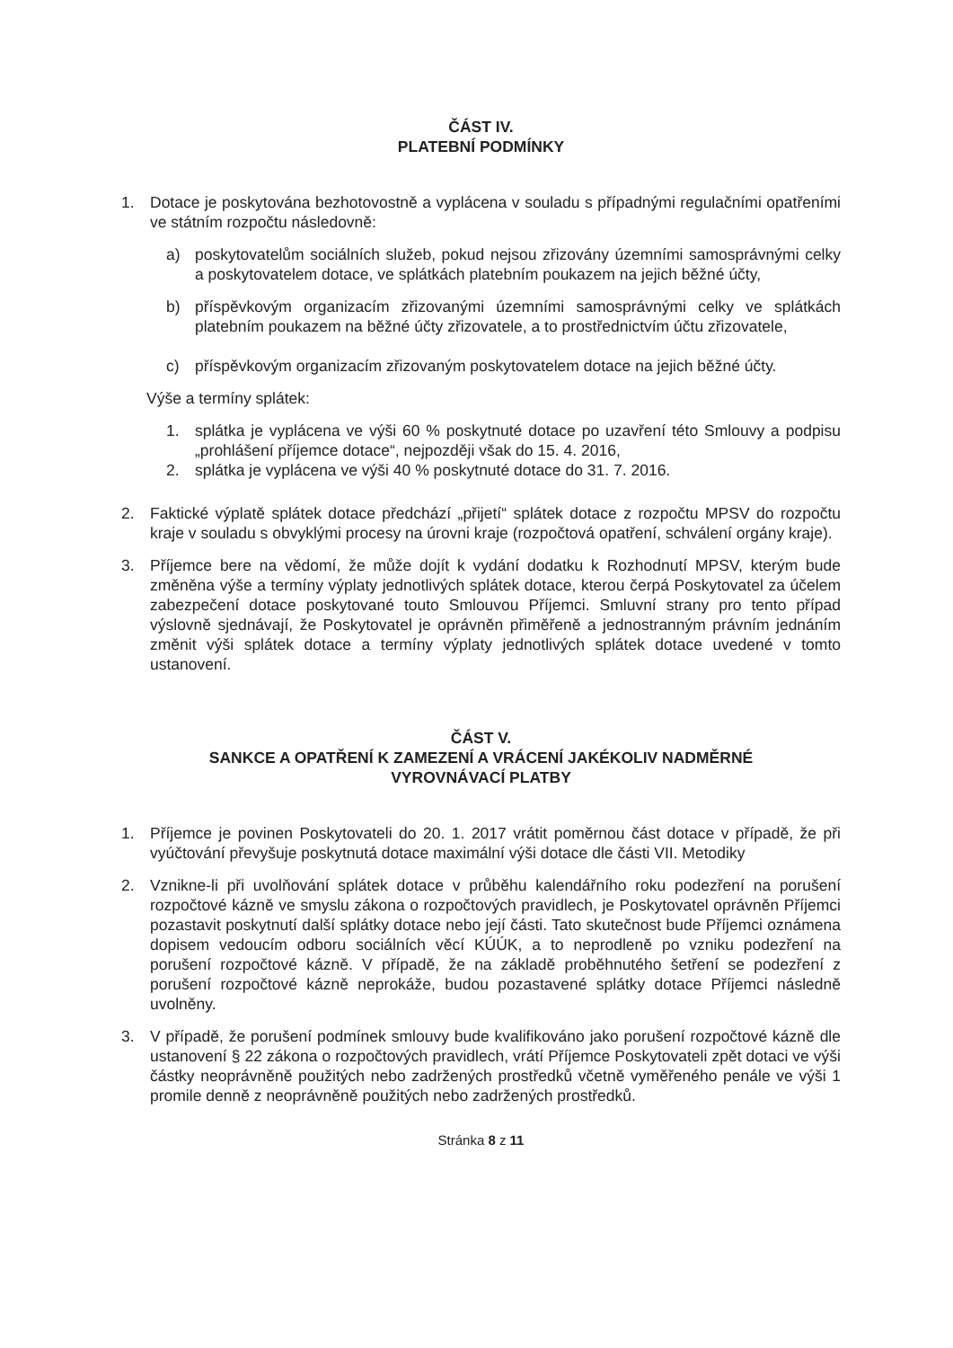ČÁST IV.
PLATEBNÍ PODMÍNKY
1. Dotace je poskytována bezhotovostně a vyplácena v souladu s případnými regulačními opatřeními ve státním rozpočtu následovně:
a) poskytovatelům sociálních služeb, pokud nejsou zřizovány územními samosprávnými celky a poskytovatelem dotace, ve splátkách platebním poukazem na jejich běžné účty,
b) příspěvkovým organizacím zřizovanými územními samosprávnými celky ve splátkách platebním poukazem na běžné účty zřizovatele, a to prostřednictvím účtu zřizovatele,
c) příspěvkovým organizacím zřizovaným poskytovatelem dotace na jejich běžné účty.
Výše a termíny splátek:
1. splátka je vyplácena ve výši 60 % poskytnuté dotace po uzavření této Smlouvy a podpisu „prohlášení příjemce dotace“, nejpozději však do 15. 4. 2016,
2. splátka je vyplácena ve výši 40 % poskytnuté dotace do 31. 7. 2016.
2. Faktické výplatě splátek dotace předchází „přijetí“ splátek dotace z rozpočtu MPSV do rozpočtu kraje v souladu s obvyklými procesy na úrovni kraje (rozpočtová opatření, schválení orgány kraje).
3. Příjemce bere na vědomí, že může dojít k vydání dodatku k Rozhodnutí MPSV, kterým bude změněna výše a termíny výplaty jednotlivých splátek dotace, kterou čerpá Poskytovatel za účelem zabezpečení dotace poskytované touto Smlouvou Příjemci. Smluvní strany pro tento případ výslovně sjednávají, že Poskytovatel je oprávněn přiměřeně a jednostranným právním jednáním změnit výši splátek dotace a termíny výplaty jednotlivých splátek dotace uvedené v tomto ustanovení.
ČÁST V.
SANKCE A OPATŘENÍ K ZAMEZENÍ A VRÁCENÍ JAKÉKOLIV NADMĚRNÉ
VYROVNÁVACÍ PLATBY
1. Příjemce je povinen Poskytovateli do 20. 1. 2017 vrátit poměrnou část dotace v případě, že při vyúčtování převyšuje poskytnutá dotace maximální výši dotace dle části VII. Metodiky
2. Vznikne-li při uvolňování splátek dotace v průběhu kalendářního roku podezření na porušení rozpočtové kázně ve smyslu zákona o rozpočtových pravidlech, je Poskytovatel oprávněn Příjemci pozastavit poskytnutí další splátky dotace nebo její části. Tato skutečnost bude Příjemci oznámena dopisem vedoucím odboru sociálních věcí KÚÚK, a to neprodleně po vzniku podezření na porušení rozpočtové kázně. V případě, že na základě proběhnutého šetření se podezření z porušení rozpočtové kázně neprokáže, budou pozastavené splátky dotace Příjemci následně uvolněny.
3. V případě, že porušení podmínek smlouvy bude kvalifikováno jako porušení rozpočtové kázně dle ustanovení § 22 zákona o rozpočtových pravidlech, vrátí Příjemce Poskytovateli zpět dotaci ve výši částky neoprávněně použitých nebo zadržených prostředků včetně vyměřeného penále ve výši 1 promile denně z neoprávněně použitých nebo zadržených prostředků.
Stránka 8 z 11